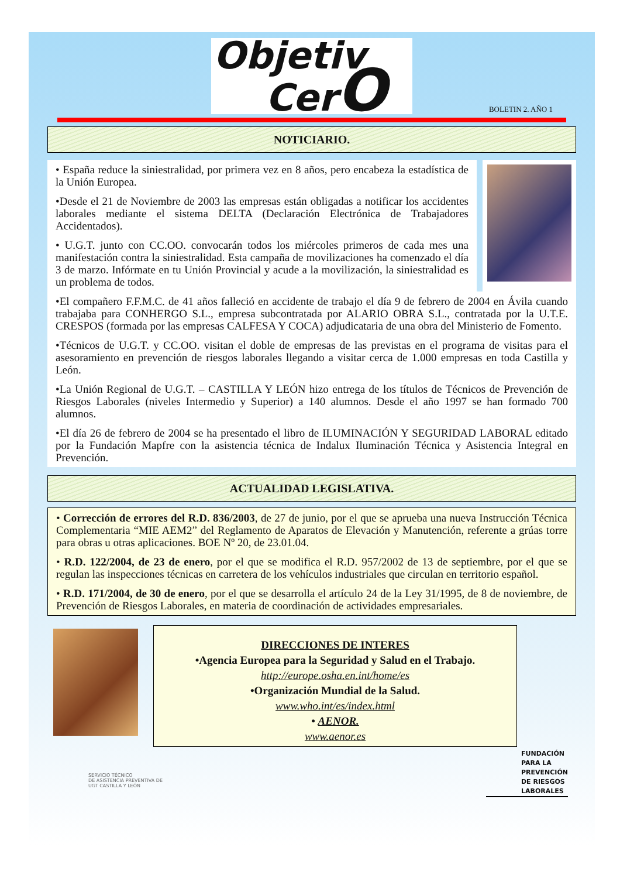Objetiv
CerO
BOLETIN 2. AÑO 1
NOTICIARIO.
• España reduce la siniestralidad, por primera vez en 8 años, pero encabeza la estadística de la Unión Europea.
•Desde el 21 de Noviembre de 2003 las empresas están obligadas a notificar los accidentes laborales mediante el sistema DELTA (Declaración Electrónica de Trabajadores Accidentados).
• U.G.T. junto con CC.OO. convocarán todos los miércoles primeros de cada mes una manifestación contra la siniestralidad. Esta campaña de movilizaciones ha comenzado el día 3 de marzo. Infórmate en tu Unión Provincial y acude a la movilización, la siniestralidad es un problema de todos.
•El compañero F.F.M.C. de 41 años falleció en accidente de trabajo el día 9 de febrero de 2004 en Ávila cuando trabajaba para CONHERGO S.L., empresa subcontratada por ALARIO OBRA S.L., contratada por la U.T.E. CRESPOS (formada por las empresas CALFESA Y COCA) adjudicataria de una obra del Ministerio de Fomento.
•Técnicos de U.G.T. y CC.OO. visitan el doble de empresas de las previstas en el programa de visitas para el asesoramiento en prevención de riesgos laborales llegando a visitar cerca de 1.000 empresas en toda Castilla y León.
•La Unión Regional de U.G.T. – CASTILLA Y LEÓN hizo entrega de los títulos de Técnicos de Prevención de Riesgos Laborales (niveles Intermedio y Superior) a 140 alumnos. Desde el año 1997 se han formado 700 alumnos.
•El día 26 de febrero de 2004 se ha presentado el libro de ILUMINACIÓN Y SEGURIDAD LABORAL editado por la Fundación Mapfre con la asistencia técnica de Indalux Iluminación Técnica y Asistencia Integral en Prevención.
ACTUALIDAD LEGISLATIVA.
• Corrección de errores del R.D. 836/2003, de 27 de junio, por el que se aprueba una nueva Instrucción Técnica Complementaria “MIE AEM2” del Reglamento de Aparatos de Elevación y Manutención, referente a grúas torre para obras u otras aplicaciones. BOE Nº 20, de 23.01.04.
• R.D. 122/2004, de 23 de enero, por el que se modifica el R.D. 957/2002 de 13 de septiembre, por el que se regulan las inspecciones técnicas en carretera de los vehículos industriales que circulan en territorio español.
• R.D. 171/2004, de 30 de enero, por el que se desarrolla el artículo 24 de la Ley 31/1995, de 8 de noviembre, de Prevención de Riesgos Laborales, en materia de coordinación de actividades empresariales.
DIRECCIONES DE INTERES
•Agencia Europea para la Seguridad y Salud en el Trabajo.
http://europe.osha.en.int/home/es
•Organización Mundial de la Salud.
www.who.int/es/index.html
• AENOR.
www.aenor.es
SERVICIO TÉCNICO
DE ASISTENCIA PREVENTIVA DE
UGT CASTILLA Y LEÓN
FUNDACIÓN
PARA LA
PREVENCIÓN
DE RIESGOS
LABORALES